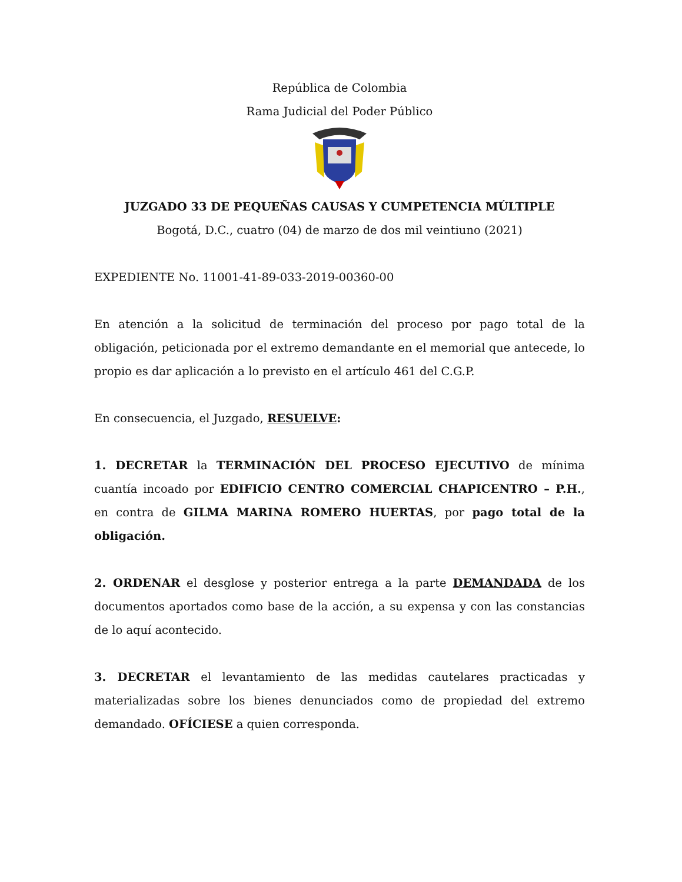República de Colombia
Rama Judicial del Poder Público
JUZGADO 33 DE PEQUEÑAS CAUSAS Y CUMPETENCIA MÚLTIPLE
Bogotá, D.C., cuatro (04) de marzo de dos mil veintiuno (2021)
EXPEDIENTE No. 11001-41-89-033-2019-00360-00
En atención a la solicitud de terminación del proceso por pago total de la obligación, peticionada por el extremo demandante en el memorial que antecede, lo propio es dar aplicación a lo previsto en el artículo 461 del C.G.P.
En consecuencia, el Juzgado, RESUELVE:
1. DECRETAR la TERMINACIÓN DEL PROCESO EJECUTIVO de mínima cuantía incoado por EDIFICIO CENTRO COMERCIAL CHAPICENTRO – P.H., en contra de GILMA MARINA ROMERO HUERTAS, por pago total de la obligación.
2. ORDENAR el desglose y posterior entrega a la parte DEMANDADA de los documentos aportados como base de la acción, a su expensa y con las constancias de lo aquí acontecido.
3. DECRETAR el levantamiento de las medidas cautelares practicadas y materializadas sobre los bienes denunciados como de propiedad del extremo demandado. OFÍCIESE a quien corresponda.